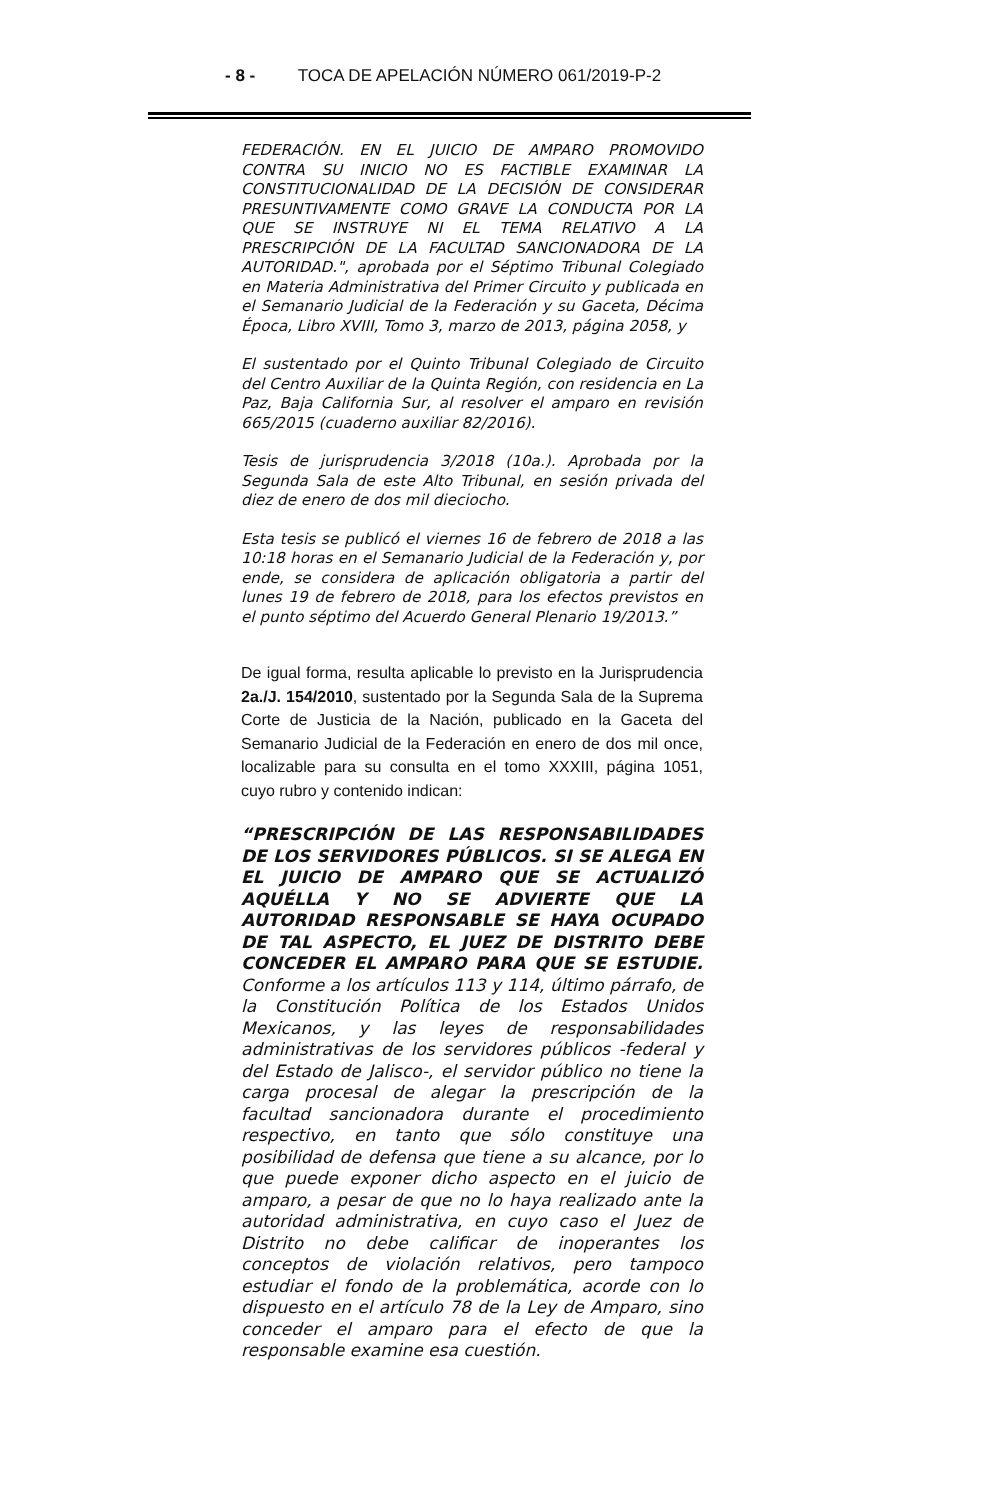- 8 - TOCA DE APELACIÓN NÚMERO 061/2019-P-2
FEDERACIÓN. EN EL JUICIO DE AMPARO PROMOVIDO CONTRA SU INICIO NO ES FACTIBLE EXAMINAR LA CONSTITUCIONALIDAD DE LA DECISIÓN DE CONSIDERAR PRESUNTIVAMENTE COMO GRAVE LA CONDUCTA POR LA QUE SE INSTRUYE NI EL TEMA RELATIVO A LA PRESCRIPCIÓN DE LA FACULTAD SANCIONADORA DE LA AUTORIDAD.", aprobada por el Séptimo Tribunal Colegiado en Materia Administrativa del Primer Circuito y publicada en el Semanario Judicial de la Federación y su Gaceta, Décima Época, Libro XVIII, Tomo 3, marzo de 2013, página 2058, y
El sustentado por el Quinto Tribunal Colegiado de Circuito del Centro Auxiliar de la Quinta Región, con residencia en La Paz, Baja California Sur, al resolver el amparo en revisión 665/2015 (cuaderno auxiliar 82/2016).
Tesis de jurisprudencia 3/2018 (10a.). Aprobada por la Segunda Sala de este Alto Tribunal, en sesión privada del diez de enero de dos mil dieciocho.
Esta tesis se publicó el viernes 16 de febrero de 2018 a las 10:18 horas en el Semanario Judicial de la Federación y, por ende, se considera de aplicación obligatoria a partir del lunes 19 de febrero de 2018, para los efectos previstos en el punto séptimo del Acuerdo General Plenario 19/2013.”
De igual forma, resulta aplicable lo previsto en la Jurisprudencia 2a./J. 154/2010, sustentado por la Segunda Sala de la Suprema Corte de Justicia de la Nación, publicado en la Gaceta del Semanario Judicial de la Federación en enero de dos mil once, localizable para su consulta en el tomo XXXIII, página 1051, cuyo rubro y contenido indican:
“PRESCRIPCIÓN DE LAS RESPONSABILIDADES DE LOS SERVIDORES PÚBLICOS. SI SE ALEGA EN EL JUICIO DE AMPARO QUE SE ACTUALIZÓ AQUÉLLA Y NO SE ADVIERTE QUE LA AUTORIDAD RESPONSABLE SE HAYA OCUPADO DE TAL ASPECTO, EL JUEZ DE DISTRITO DEBE CONCEDER EL AMPARO PARA QUE SE ESTUDIE. Conforme a los artículos 113 y 114, último párrafo, de la Constitución Política de los Estados Unidos Mexicanos, y las leyes de responsabilidades administrativas de los servidores públicos -federal y del Estado de Jalisco-, el servidor público no tiene la carga procesal de alegar la prescripción de la facultad sancionadora durante el procedimiento respectivo, en tanto que sólo constituye una posibilidad de defensa que tiene a su alcance, por lo que puede exponer dicho aspecto en el juicio de amparo, a pesar de que no lo haya realizado ante la autoridad administrativa, en cuyo caso el Juez de Distrito no debe calificar de inoperantes los conceptos de violación relativos, pero tampoco estudiar el fondo de la problemática, acorde con lo dispuesto en el artículo 78 de la Ley de Amparo, sino conceder el amparo para el efecto de que la responsable examine esa cuestión.